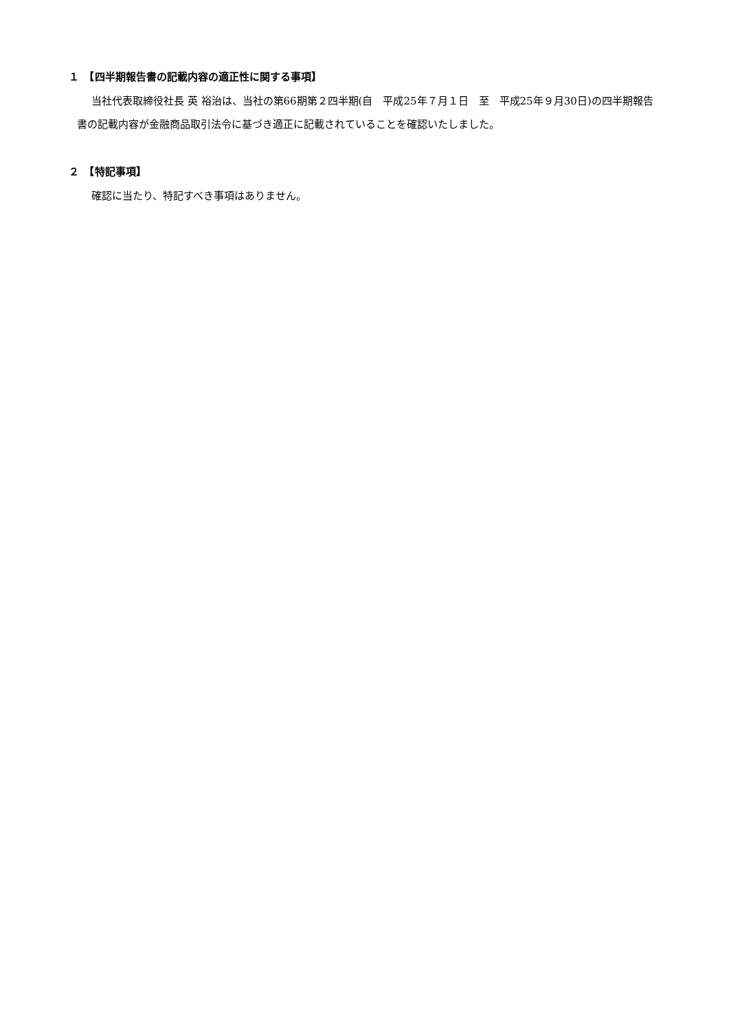１　【四半期報告書の記載内容の適正性に関する事項】
当社代表取締役社長 英 裕治は、当社の第66期第２四半期(自　平成25年７月１日　至　平成25年９月30日)の四半期報告書の記載内容が金融商品取引法令に基づき適正に記載されていることを確認いたしました。
２　【特記事項】
確認に当たり、特記すべき事項はありません。